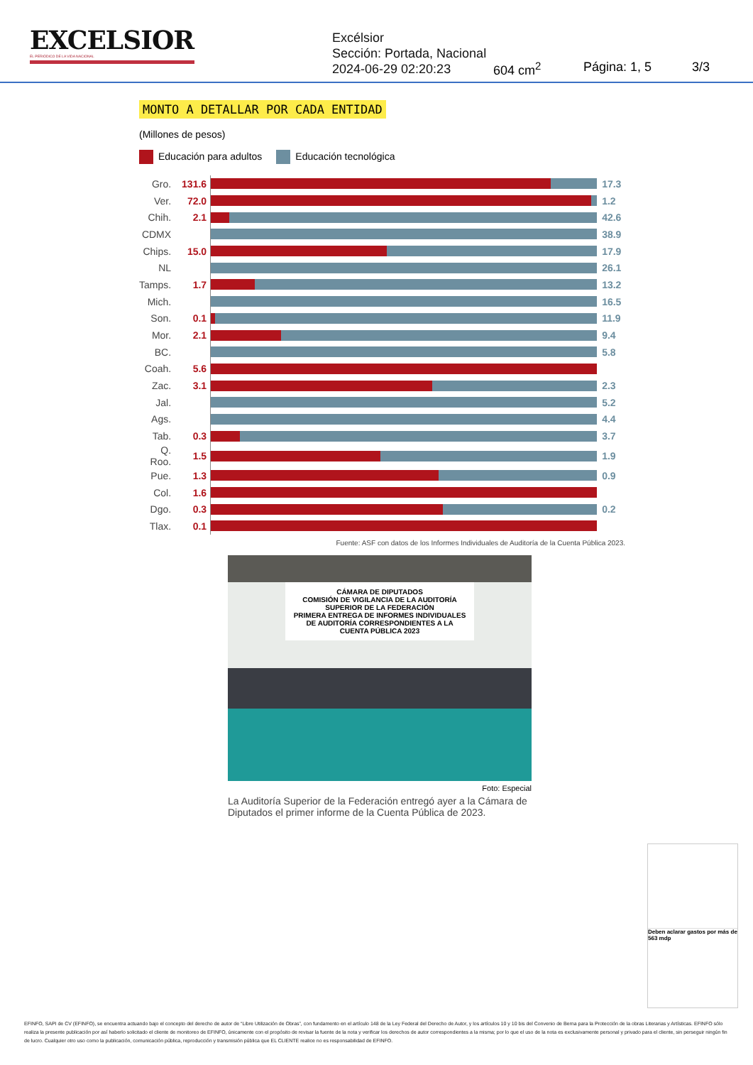EXCELSIOR
EL PERIÓDICO DE LA VIDA NACIONAL
Excélsior
Sección: Portada, Nacional
2024-06-29 02:20:23
604 cm<sup>2</sup> Página: 1, 5 3/3
MONTO A DETALLAR POR CADA ENTIDAD
(Millones de pesos)
Educación para adultos Educación tecnológica
| Gro. | 131.6 | | 17.3 |
| Ver. | 72.0 | | 1.2 |
| Chih. | 2.1 | | 42.6 |
| CDMX | | | 38.9 |
| Chips. | 15.0 | | 17.9 |
| NL | | | 26.1 |
| Tamps. | 1.7 | | 13.2 |
| Mich. | | | 16.5 |
| Son. | 0.1 | | 11.9 |
| Mor. | 2.1 | | 9.4 |
| BC. | | | 5.8 |
| Coah. | 5.6 | | |
| Zac. | 3.1 | | 2.3 |
| Jal. | | | 5.2 |
| Ags. | | | 4.4 |
| Tab. | 0.3 | | 3.7 |
| Q. Roo. | 1.5 | | 1.9 |
| Pue. | 1.3 | | 0.9 |
| Col. | 1.6 | | |
| Dgo. | 0.3 | | 0.2 |
| Tlax. | 0.1 | | |
Fuente: ASF con datos de los Informes Individuales de Auditoría de la Cuenta Pública 2023.
CÁMARA DE DIPUTADOS
COMISIÓN DE VIGILANCIA DE LA AUDITORÍA SUPERIOR DE LA FEDERACIÓN
PRIMERA ENTREGA DE INFORMES INDIVIDUALES DE AUDITORÍA CORRESPONDIENTES A LA CUENTA PÚBLICA 2023
Foto: Especial
La Auditoría Superior de la Federación entregó ayer a la Cámara de Diputados el primer informe de la Cuenta Pública de 2023.
Deben aclarar gastos por más de 563 mdp
EFINFO, SAPI de CV (EFINFO), se encuentra actuando bajo el concepto del derecho de autor de “Libre Utilización de Obras”, con fundamento en el artículo 148 de la Ley Federal del Derecho de Autor, y los artículos 10 y 10 bis del Convenio de Berna para la Protección de la obras Literarias y Artísticas. EFINFO sólo realiza la presente publicación por así haberlo solicitado el cliente de monitoreo de EFINFO, únicamente con el propósito de revisar la fuente de la nota y verificar los derechos de autor correspondientes a la misma; por lo que el uso de la nota es exclusivamente personal y privado para el cliente, sin perseguir ningún fin de lucro. Cualquier otro uso como la publicación, comunicación pública, reproducción y transmisión pública que EL CLIENTE realice no es responsabilidad de EFINFO.